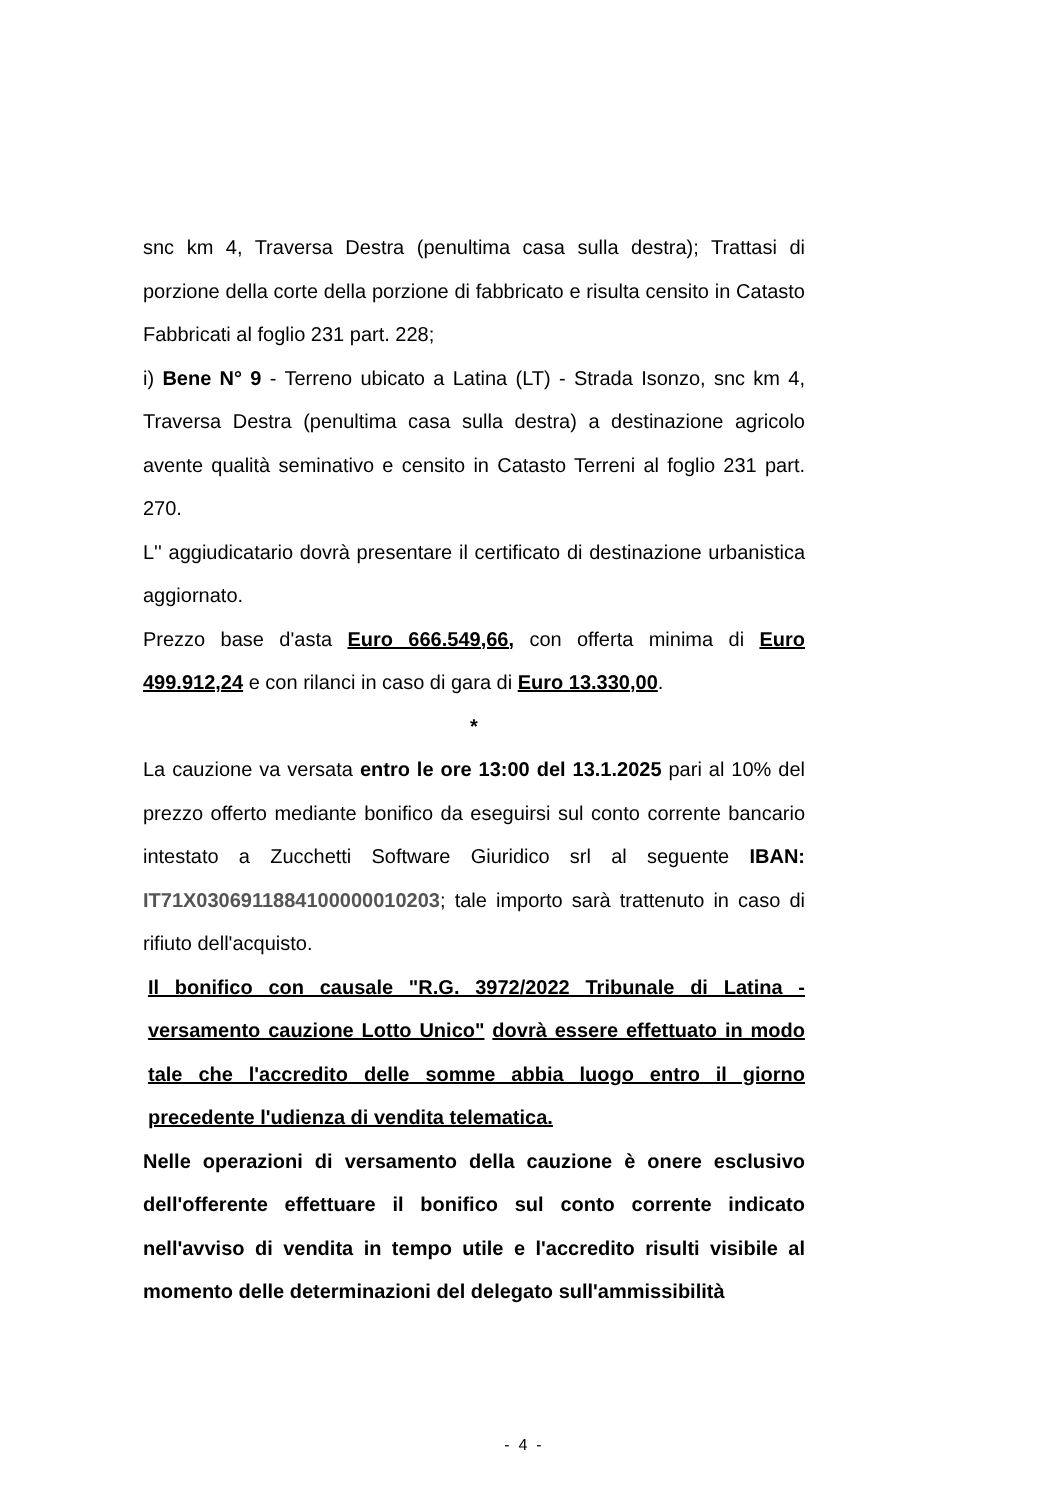snc km 4, Traversa Destra (penultima casa sulla destra); Trattasi di porzione della corte della porzione di fabbricato e risulta censito in Catasto Fabbricati al foglio 231 part. 228;
i) Bene N° 9 - Terreno ubicato a Latina (LT) - Strada Isonzo, snc km 4, Traversa Destra (penultima casa sulla destra) a destinazione agricolo avente qualità seminativo e censito in Catasto Terreni al foglio 231 part. 270.
L'' aggiudicatario dovrà presentare il certificato di destinazione urbanistica aggiornato.
Prezzo base d'asta Euro 666.549,66, con offerta minima di Euro 499.912,24 e con rilanci in caso di gara di Euro 13.330,00.
*
La cauzione va versata entro le ore 13:00 del 13.1.2025 pari al 10% del prezzo offerto mediante bonifico da eseguirsi sul conto corrente bancario intestato a Zucchetti Software Giuridico srl al seguente IBAN: IT71X0306911884100000010203; tale importo sarà trattenuto in caso di rifiuto dell'acquisto.
Il bonifico con causale "R.G. 3972/2022 Tribunale di Latina - versamento cauzione Lotto Unico" dovrà essere effettuato in modo tale che l'accredito delle somme abbia luogo entro il giorno precedente l'udienza di vendita telematica.
Nelle operazioni di versamento della cauzione è onere esclusivo dell'offerente effettuare il bonifico sul conto corrente indicato nell'avviso di vendita in tempo utile e l'accredito risulti visibile al momento delle determinazioni del delegato sull'ammissibilità
- 4 -